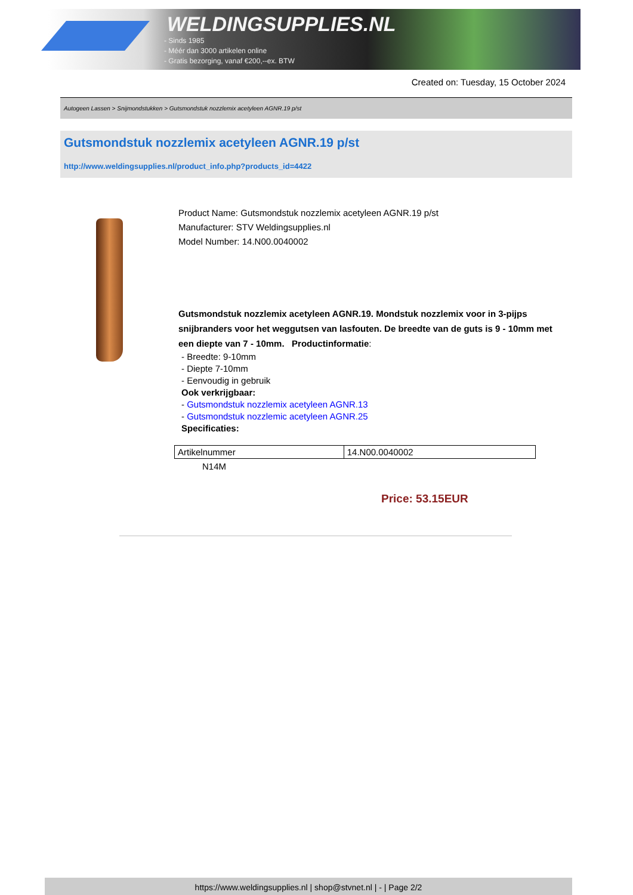WELDINGSUPPLIES.NL
- Sinds 1985
- Méér dan 3000 artikelen online
- Gratis bezorging, vanaf €200,--ex. BTW
Created on: Tuesday, 15 October 2024
Autogeen Lassen > Snijmondstukken > Gutsmondstuk nozzlemix acetyleen AGNR.19 p/st
Gutsmondstuk nozzlemix acetyleen AGNR.19 p/st
http://www.weldingsupplies.nl/product_info.php?products_id=4422
Product Name: Gutsmondstuk nozzlemix acetyleen AGNR.19 p/st
Manufacturer: STV Weldingsupplies.nl
Model Number: 14.N00.0040002
Gutsmondstuk nozzlemix acetyleen AGNR.19. Mondstuk nozzlemix voor in 3-pijps snijbranders voor het weggutsen van lasfouten. De breedte van de guts is 9 - 10mm met een diepte van 7 - 10mm. Productinformatie:
- Breedte: 9-10mm
- Diepte 7-10mm
- Eenvoudig in gebruik
Ook verkrijgbaar:
- Gutsmondstuk nozzlemix acetyleen AGNR.13
- Gutsmondstuk nozzlemic acetyleen AGNR.25
Specificaties:
| Artikelnummer | 14.N00.0040002 |
N14M
Price: 53.15EUR
https://www.weldingsupplies.nl | shop@stvnet.nl | - | Page 2/2